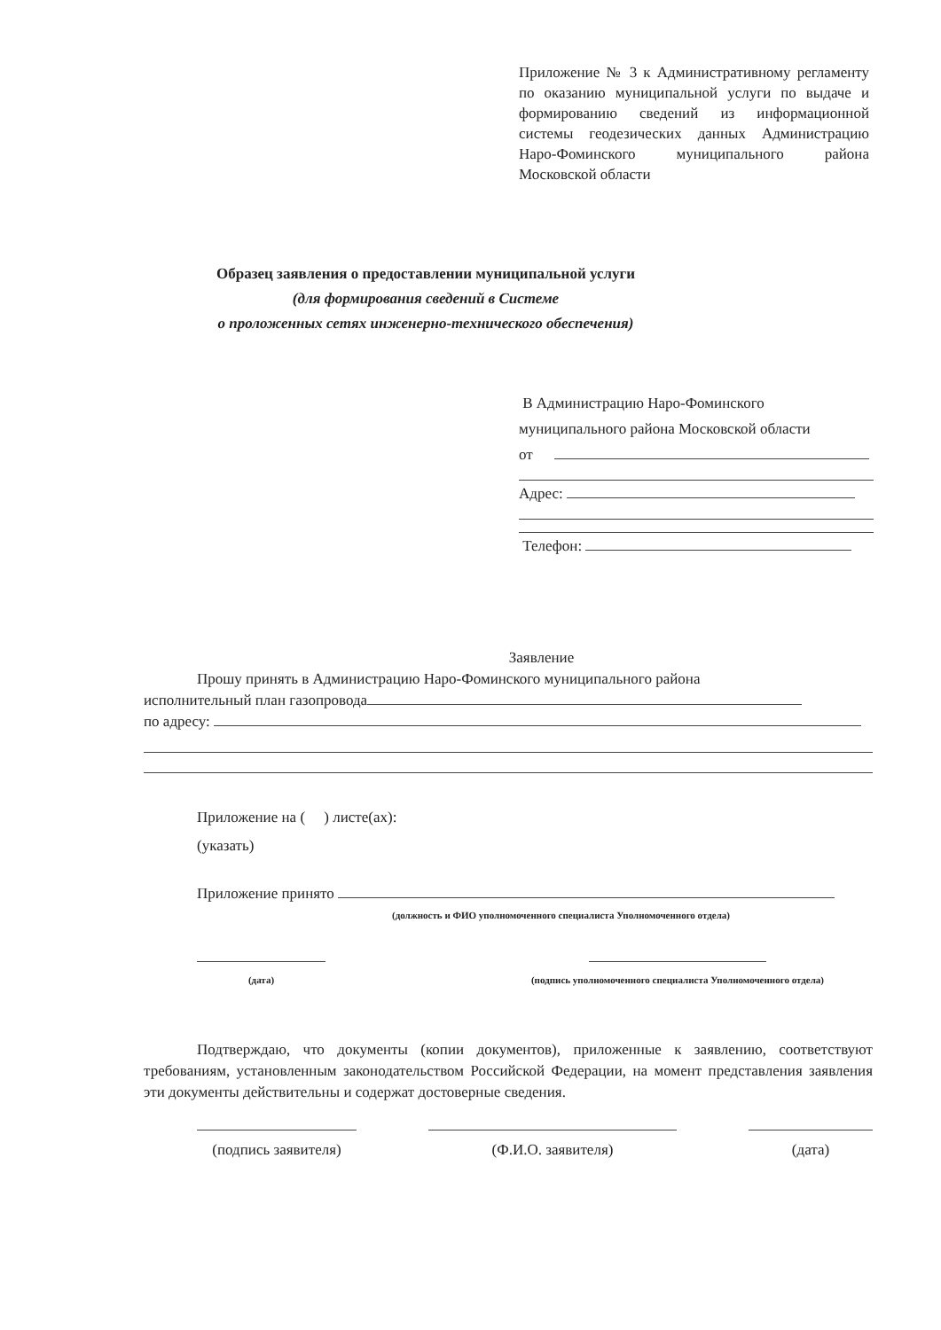Приложение № 3 к Административному регламенту по оказанию муниципальной услуги по выдаче и формированию сведений из информационной системы геодезических данных Администрацию Наро-Фоминского муниципального района Московской области
Образец заявления о предоставлении муниципальной услуги
(для формирования сведений в Системе
о проложенных сетях инженерно-технического обеспечения)
В Администрацию Наро-Фоминского
муниципального района Московской области
от
Адрес:
Телефон:
Заявление
Прошу принять в Администрацию Наро-Фоминского муниципального района
исполнительный план газопровода
по адресу:
Приложение на ( ) листе(ах):
(указать)
Приложение принято
(должность и ФИО уполномоченного специалиста Уполномоченного отдела)
(дата)
(подпись уполномоченного специалиста Уполномоченного отдела)
Подтверждаю, что документы (копии документов), приложенные к заявлению, соответствуют требованиям, установленным законодательством Российской Федерации, на момент представления заявления эти документы действительны и содержат достоверные сведения.
(подпись заявителя)
(Ф.И.О. заявителя) (дата)